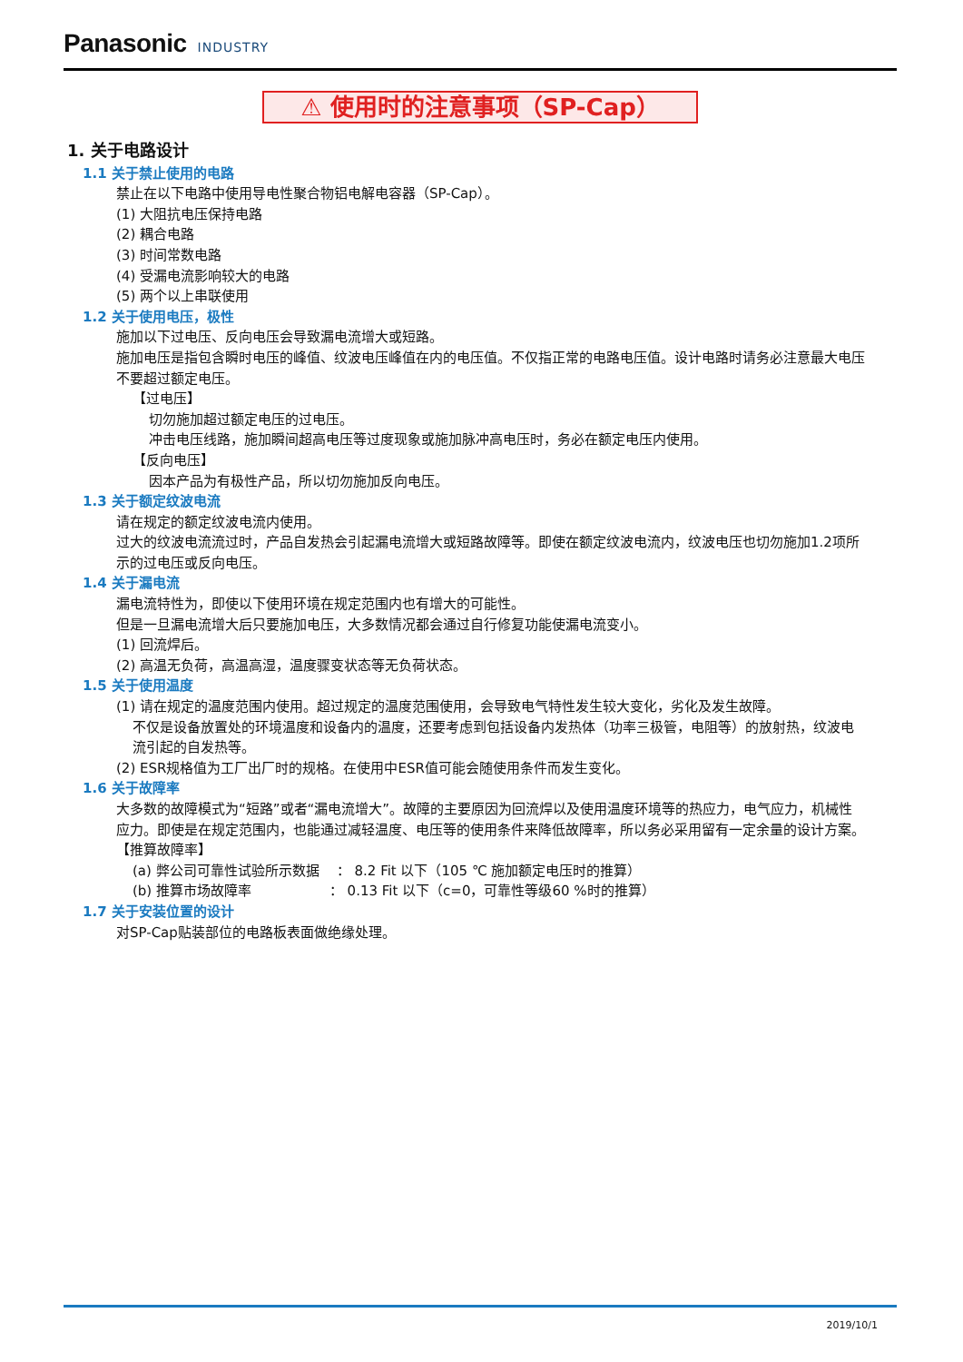Panasonic INDUSTRY
⚠ 使用时的注意事项（SP-Cap）
1. 关于电路设计
1.1 关于禁止使用的电路
禁止在以下电路中使用导电性聚合物铝电解电容器（SP-Cap）。
(1) 大阻抗电压保持电路
(2) 耦合电路
(3) 时间常数电路
(4) 受漏电流影响较大的电路
(5) 两个以上串联使用
1.2 关于使用电压，极性
施加以下过电压、反向电压会导致漏电流增大或短路。
施加电压是指包含瞬时电压的峰值、纹波电压峰值在内的电压值。不仅指正常的电路电压值。设计电路时请务必注意最大电压不要超过额定电压。
【过电压】
切勿施加超过额定电压的过电压。
冲击电压线路，施加瞬间超高电压等过度现象或施加脉冲高电压时，务必在额定电压内使用。
【反向电压】
因本产品为有极性产品，所以切勿施加反向电压。
1.3 关于额定纹波电流
请在规定的额定纹波电流内使用。
过大的纹波电流流过时，产品自发热会引起漏电流增大或短路故障等。即使在额定纹波电流内，纹波电压也切勿施加1.2项所示的过电压或反向电压。
1.4 关于漏电流
漏电流特性为，即使以下使用环境在规定范围内也有增大的可能性。
但是一旦漏电流增大后只要施加电压，大多数情况都会通过自行修复功能使漏电流变小。
(1) 回流焊后。
(2) 高温无负荷，高温高湿，温度骤变状态等无负荷状态。
1.5 关于使用温度
(1) 请在规定的温度范围内使用。超过规定的温度范围使用，会导致电气特性发生较大变化，劣化及发生故障。
不仅是设备放置处的环境温度和设备内的温度，还要考虑到包括设备内发热体（功率三极管，电阻等）的放射热，纹波电流引起的自发热等。
(2) ESR规格值为工厂出厂时的规格。在使用中ESR值可能会随使用条件而发生变化。
1.6 关于故障率
大多数的故障模式为“短路”或者“漏电流增大”。故障的主要原因为回流焊以及使用温度环境等的热应力，电气应力，机械性应力。即使是在规定范围内，也能通过减轻温度、电压等的使用条件来降低故障率，所以务必采用留有一定余量的设计方案。
【推算故障率】
(a) 弊公司可靠性试验所示数据 ： 8.2 Fit 以下（105 ℃ 施加额定电压时的推算）
(b) 推算市场故障率 ： 0.13 Fit 以下（c=0，可靠性等级60 %时的推算）
1.7 关于安装位置的设计
对SP-Cap贴装部位的电路板表面做绝缘处理。
2019/10/1